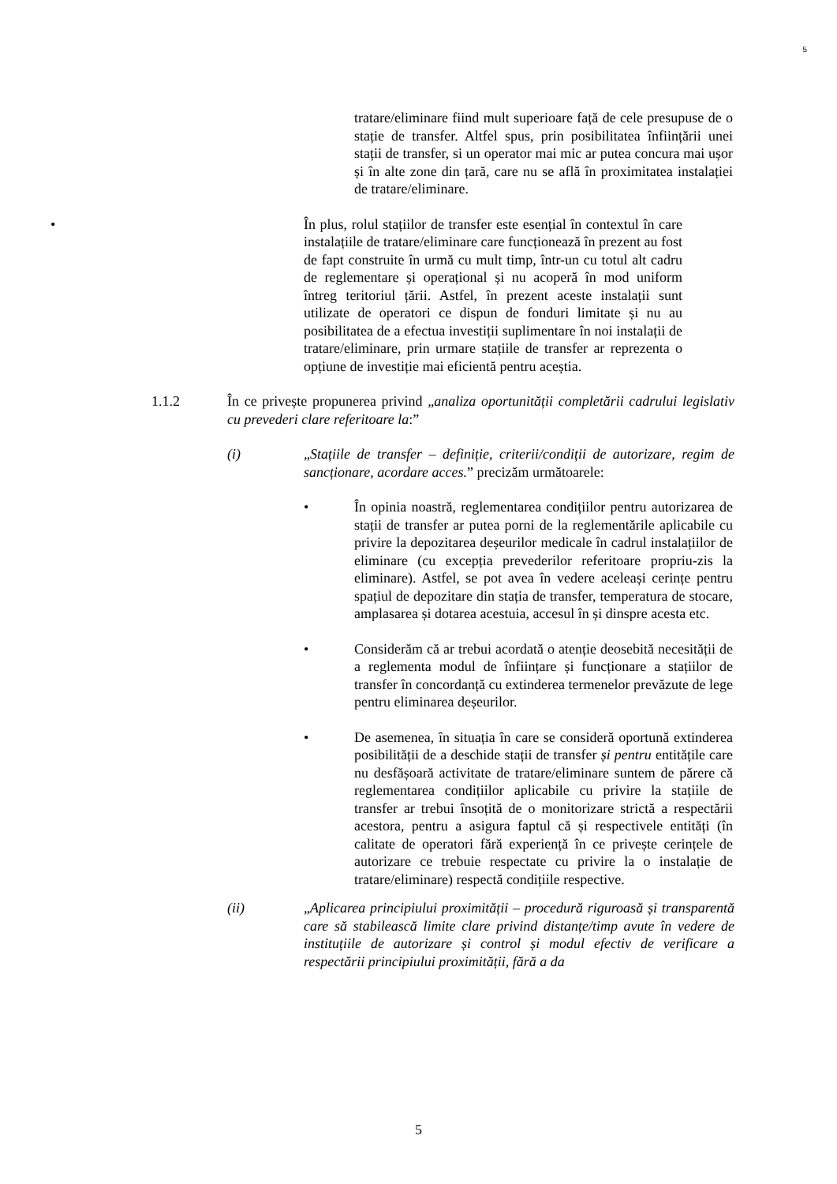5
tratare/eliminare fiind mult superioare față de cele presupuse de o stație de transfer. Altfel spus, prin posibilitatea înființării unei stații de transfer, si un operator mai mic ar putea concura mai ușor și în alte zone din țară, care nu se află în proximitatea instalației de tratare/eliminare.
• În plus, rolul stațiilor de transfer este esențial în contextul în care instalațiile de tratare/eliminare care funcționează în prezent au fost de fapt construite în urmă cu mult timp, într-un cu totul alt cadru de reglementare și operațional și nu acoperă în mod uniform întreg teritoriul țării. Astfel, în prezent aceste instalații sunt utilizate de operatori ce dispun de fonduri limitate și nu au posibilitatea de a efectua investiții suplimentare în noi instalații de tratare/eliminare, prin urmare stațiile de transfer ar reprezenta o opțiune de investiție mai eficientă pentru aceștia.
1.1.2 În ce privește propunerea privind „analiza oportunității completării cadrului legislativ cu prevederi clare referitoare la:”
(i) „Stațiile de transfer – definiție, criterii/condiții de autorizare, regim de sancționare, acordare acces.” precizăm următoarele:
• În opinia noastră, reglementarea condițiilor pentru autorizarea de stații de transfer ar putea porni de la reglementările aplicabile cu privire la depozitarea deșeurilor medicale în cadrul instalațiilor de eliminare (cu excepția prevederilor referitoare propriu-zis la eliminare). Astfel, se pot avea în vedere aceleași cerințe pentru spațiul de depozitare din stația de transfer, temperatura de stocare, amplasarea și dotarea acestuia, accesul în și dinspre acesta etc.
• Considerăm că ar trebui acordată o atenție deosebită necesității de a reglementa modul de înființare și funcționare a stațiilor de transfer în concordanță cu extinderea termenelor prevăzute de lege pentru eliminarea deșeurilor.
• De asemenea, în situația în care se consideră oportună extinderea posibilității de a deschide stații de transfer și pentru entitățile care nu desfășoară activitate de tratare/eliminare suntem de părere că reglementarea condițiilor aplicabile cu privire la stațiile de transfer ar trebui însoțită de o monitorizare strictă a respectării acestora, pentru a asigura faptul că și respectivele entități (în calitate de operatori fără experiență în ce privește cerințele de autorizare ce trebuie respectate cu privire la o instalație de tratare/eliminare) respectă condițiile respective.
(ii) „Aplicarea principiului proximității – procedură riguroasă și transparentă care să stabilească limite clare privind distanțe/timp avute în vedere de instituțiile de autorizare și control și modul efectiv de verificare a respectării principiului proximității, fără a da
5